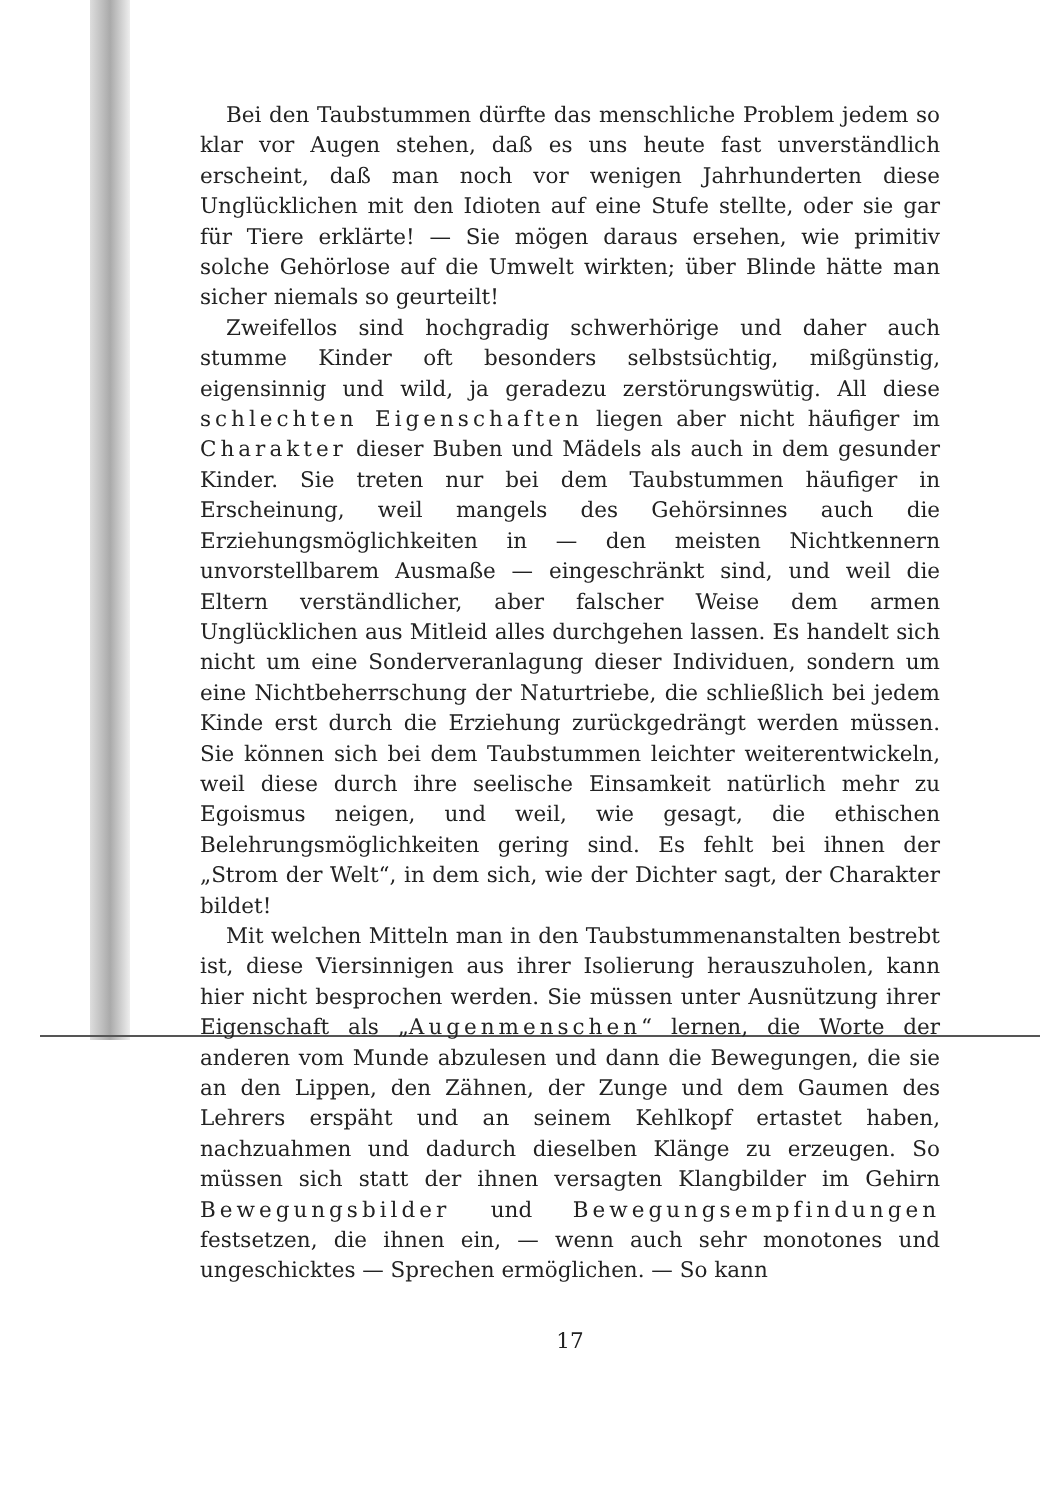Bei den Taubstummen dürfte das menschliche Problem jedem so klar vor Augen stehen, daß es uns heute fast unverständlich erscheint, daß man noch vor wenigen Jahrhunderten diese Unglücklichen mit den Idioten auf eine Stufe stellte, oder sie gar für Tiere erklärte! — Sie mögen daraus ersehen, wie primitiv solche Gehörlose auf die Umwelt wirkten; über Blinde hätte man sicher niemals so geurteilt!
Zweifellos sind hochgradig schwerhörige und daher auch stumme Kinder oft besonders selbstsüchtig, mißgünstig, eigensinnig und wild, ja geradezu zerstörungswütig. All diese schlechten Eigenschaften liegen aber nicht häufiger im Charakter dieser Buben und Mädels als auch in dem gesunder Kinder. Sie treten nur bei dem Taubstummen häufiger in Erscheinung, weil mangels des Gehörsinnes auch die Erziehungsmöglichkeiten in — den meisten Nichtkennern unvorstellbarem Ausmaße — eingeschränkt sind, und weil die Eltern verständlicher, aber falscher Weise dem armen Unglücklichen aus Mitleid alles durchgehen lassen. Es handelt sich nicht um eine Sonderveranlagung dieser Individuen, sondern um eine Nichtbeherrschung der Naturtriebe, die schließlich bei jedem Kinde erst durch die Erziehung zurückgedrängt werden müssen. Sie können sich bei dem Taubstummen leichter weiterentwickeln, weil diese durch ihre seelische Einsamkeit natürlich mehr zu Egoismus neigen, und weil, wie gesagt, die ethischen Belehrungsmöglichkeiten gering sind. Es fehlt bei ihnen der „Strom der Welt“, in dem sich, wie der Dichter sagt, der Charakter bildet!
Mit welchen Mitteln man in den Taubstummenanstalten bestrebt ist, diese Viersinnigen aus ihrer Isolierung herauszuholen, kann hier nicht besprochen werden. Sie müssen unter Ausnützung ihrer Eigenschaft als „Augenmenschen“ lernen, die Worte der anderen vom Munde abzulesen und dann die Bewegungen, die sie an den Lippen, den Zähnen, der Zunge und dem Gaumen des Lehrers erspäht und an seinem Kehlkopf ertastet haben, nachzuahmen und dadurch dieselben Klänge zu erzeugen. So müssen sich statt der ihnen versagten Klangbilder im Gehirn Bewegungsbilder und Bewegungsempfindungen festsetzen, die ihnen ein, — wenn auch sehr monotones und ungeschicktes — Sprechen ermöglichen. — So kann
17